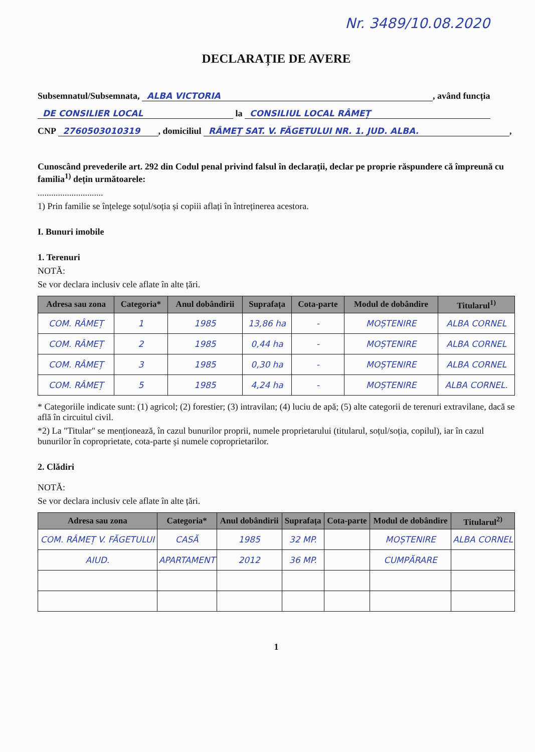Nr. 3489/10.08.2020
DECLARAȚIE DE AVERE
Subsemnatul/Subsemnata, ALBA VICTORIA, având funcția
DE CONSILIER LOCAL la CONSILIUL LOCAL RÂMEȚ
CNP 2760503010319, domiciliul RÂMEȚ SAT. V. FĂGETULUI NR. 1. JUD. ALBA.,
Cunoscând prevederile art. 292 din Codul penal privind falsul în declarații, declar pe propriе răspundere că împreună cu familia<sup>1)</sup> dețin următoarele:
.............................
1) Prin familie se înțelege soțul/soția și copiii aflați în întreținerea acestora.
I. Bunuri imobile
1. Terenuri
NOTĂ:
Se vor declara inclusiv cele aflate în alte țări.
| Adresa sau zona | Categoria* | Anul dobândirii | Suprafața | Cota-parte | Modul de dobândire | Titularul<sup>1)</sup> |
| --- | --- | --- | --- | --- | --- | --- |
| COM. RÂMEȚ | 1 | 1985 | 13,86 ha | - | MOȘTENIRE | ALBA CORNEL |
| COM. RÂMEȚ | 2 | 1985 | 0,44 ha | - | MOȘTENIRE | ALBA CORNEL |
| COM. RÂMEȚ | 3 | 1985 | 0,30 ha | - | MOȘTENIRE | ALBA CORNEL |
| COM. RÂMEȚ | 5 | 1985 | 4,24 ha | - | MOȘTENIRE | ALBA CORNEL. |
* Categoriile indicate sunt: (1) agricol; (2) forestier; (3) intravilan; (4) luciu de apă; (5) alte categorii de terenuri extravilane, dacă se află în circuitul civil.
*2) La "Titular" se menționează, în cazul bunurilor proprii, numele proprietarului (titularul, soțul/soția, copilul), iar în cazul bunurilor în coproprietate, cota-parte și numele coproprietarilor.
2. Clădiri
NOTĂ:
Se vor declara inclusiv cele aflate în alte țări.
| Adresa sau zona | Categoria* | Anul dobândirii | Suprafața | Cota-parte | Modul de dobândire | Titularul<sup>2)</sup> |
| --- | --- | --- | --- | --- | --- | --- |
| COM. RÂMEȚ V. FĂGETULUI | CASĂ | 1985 | 32 MP. | | MOȘTENIRE | ALBA CORNEL |
| AIUD. | APARTAMENT | 2012 | 36 MP. | | CUMPĂRARE | |
1